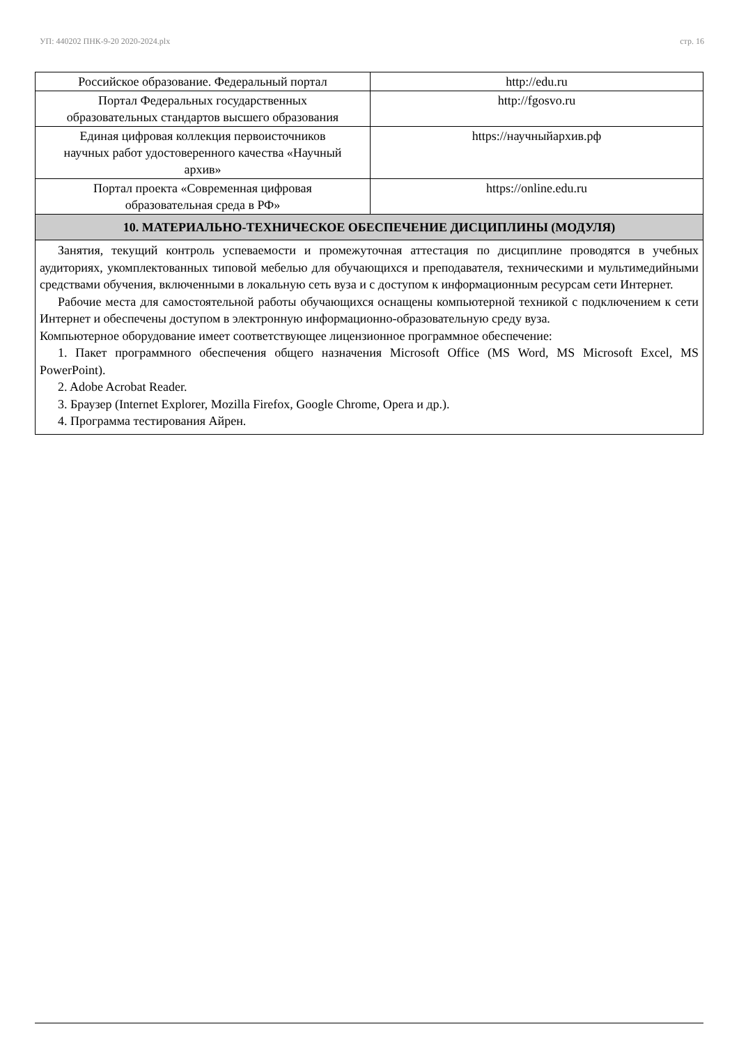УП: 440202 ПНК-9-20 2020-2024.plx стр. 16
| Российское образование. Федеральный портал | http://edu.ru |
| Портал Федеральных государственных образовательных стандартов высшего образования | http://fgosvo.ru |
| Единая цифровая коллекция первоисточников научных работ удостоверенного качества «Научный архив» | https://научныйархив.рф |
| Портал проекта «Современная цифровая образовательная среда в РФ» | https://online.edu.ru |
| 10. МАТЕРИАЛЬНО-ТЕХНИЧЕСКОЕ ОБЕСПЕЧЕНИЕ ДИСЦИПЛИНЫ (МОДУЛЯ) | |
| Занятия, текущий контроль успеваемости и промежуточная аттестация по дисциплине проводятся в учебных аудиториях, укомплектованных типовой мебелью для обучающихся и преподавателя, техническими и мультимедийными средствами обучения, включенными в локальную сеть вуза и с доступом к информационным ресурсам сети Интернет. Рабочие места для самостоятельной работы обучающихся оснащены компьютерной техникой с подключением к сети Интернет и обеспечены доступом в электронную информационно-образовательную среду вуза. Компьютерное оборудование имеет соответствующее лицензионное программное обеспечение: 1. Пакет программного обеспечения общего назначения Microsoft Office (MS Word, MS Microsoft Excel, MS PowerPoint). 2. Adobe Acrobat Reader. 3. Браузер (Internet Explorer, Mozilla Firefox, Google Chrome, Opera и др.). 4. Программа тестирования Айрен. | |